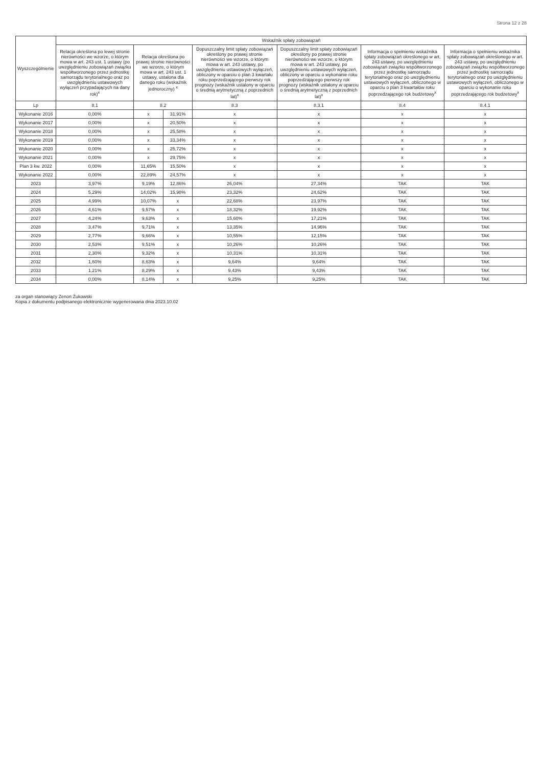Strona 12 z 28
| Wyszczególnienie | Wskaźnik spłaty zobowiązań | | | | | | |
| --- | --- | --- | --- | --- | --- | --- | --- |
| | Relacja określona po lewej stronie nierówności we wzorze, o którym mowa w art. 243 ust. 1 ustawy (po uwzględnieniu zobowiązań związku współtworzonego przez jednostkę samorządu terytorialnego oraz po uwzględnieniu ustawowych wyłączeń przypadających na dany rok)<sup>x</sup> | Relacja określona po prawej stronie nierówności we wzorze, o którym mowa w art. 243 ust. 1 ustawy, ustalona dla danego roku (wskaźnik jednoroczny) <sup>x</sup> | | Dopuszczalny limit spłaty zobowiązań określony po prawej stronie nierówności we wzorze, o którym mowa w art. 243 ustawy, po uwzględnieniu ustawowych wyłączeń, obliczony w oparciu o plan 3 kwartału roku poprzedzającego pierwszy rok prognozy (wskaźnik ustalony w oparciu o średnią arytmetyczną z poprzednich lat)<sup>x</sup> | Dopuszczalny limit spłaty zobowiązań określony po prawej stronie nierówności we wzorze, o którym mowa w art. 243 ustawy, po uwzględnieniu ustawowych wyłączeń, obliczony w oparciu o wykonanie roku poprzedzającego pierwszy rok prognozy (wskaźnik ustalony w oparciu o średnią arytmetyczną z poprzednich lat)<sup>x</sup> | Informacja o spełnieniu wskaźnika spłaty zobowiązań określonego w art. 243 ustawy, po uwzględnieniu zobowiązań związku współtworzonego przez jednostkę samorządu terytorialnego oraz po uwzględnieniu ustawowych wyłączeń, obliczonego w oparciu o plan 3 kwartałów roku poprzedzającego rok budżetowy<sup>x</sup> | Informacja o spełnieniu wskaźnika spłaty zobowiązań określonego w art. 243 ustawy, po uwzględnieniu zobowiązań związku współtworzonego przez jednostkę samorządu terytorialnego oraz po uwzględnieniu ustawowych wyłączeń, obliczonego w oparciu o wykonanie roku poprzedzającego rok budżetowy<sup>x</sup> |
| Lp | 8.1 | 8.2 | | 8.3 | 8.3.1 | 8.4 | 8.4.1 |
| Wykonanie 2016 | 0,00% | x | 31,91% | x | x | x | x |
| Wykonanie 2017 | 0,00% | x | 20,50% | x | x | x | x |
| Wykonanie 2018 | 0,00% | x | 25,58% | x | x | x | x |
| Wykonanie 2019 | 0,00% | x | 33,34% | x | x | x | x |
| Wykonanie 2020 | 0,00% | x | 25,72% | x | x | x | x |
| Wykonanie 2021 | 0,00% | x | 29,75% | x | x | x | x |
| Plan 3 kw. 2022 | 0,00% | 11,65% | 15,50% | x | x | x | x |
| Wykonanie 2022 | 0,00% | 22,89% | 24,57% | x | x | x | x |
| 2023 | 3,97% | 9,19% | 12,86% | 26,04% | 27,34% | TAK | TAK |
| 2024 | 5,29% | 14,02% | 15,98% | 23,32% | 24,62% | TAK | TAK |
| 2025 | 4,99% | 10,07% | x | 22,68% | 23,97% | TAK | TAK |
| 2026 | 4,61% | 9,57% | x | 18,32% | 19,92% | TAK | TAK |
| 2027 | 4,24% | 9,63% | x | 15,60% | 17,21% | TAK | TAK |
| 2028 | 3,47% | 9,71% | x | 13,35% | 14,96% | TAK | TAK |
| 2029 | 2,77% | 9,66% | x | 10,55% | 12,15% | TAK | TAK |
| 2030 | 2,53% | 9,51% | x | 10,26% | 10,26% | TAK | TAK |
| 2031 | 2,30% | 9,32% | x | 10,31% | 10,31% | TAK | TAK |
| 2032 | 1,60% | 8,63% | x | 9,64% | 9,64% | TAK | TAK |
| 2033 | 1,21% | 8,29% | x | 9,43% | 9,43% | TAK | TAK |
| 2034 | 0,00% | 8,14% | x | 9,25% | 9,25% | TAK | TAK |
za organ stanowiący Zenon Żukowski
Kopia z dokumentu podpisanego elektronicznie wygenerowana dnia 2023.10.02